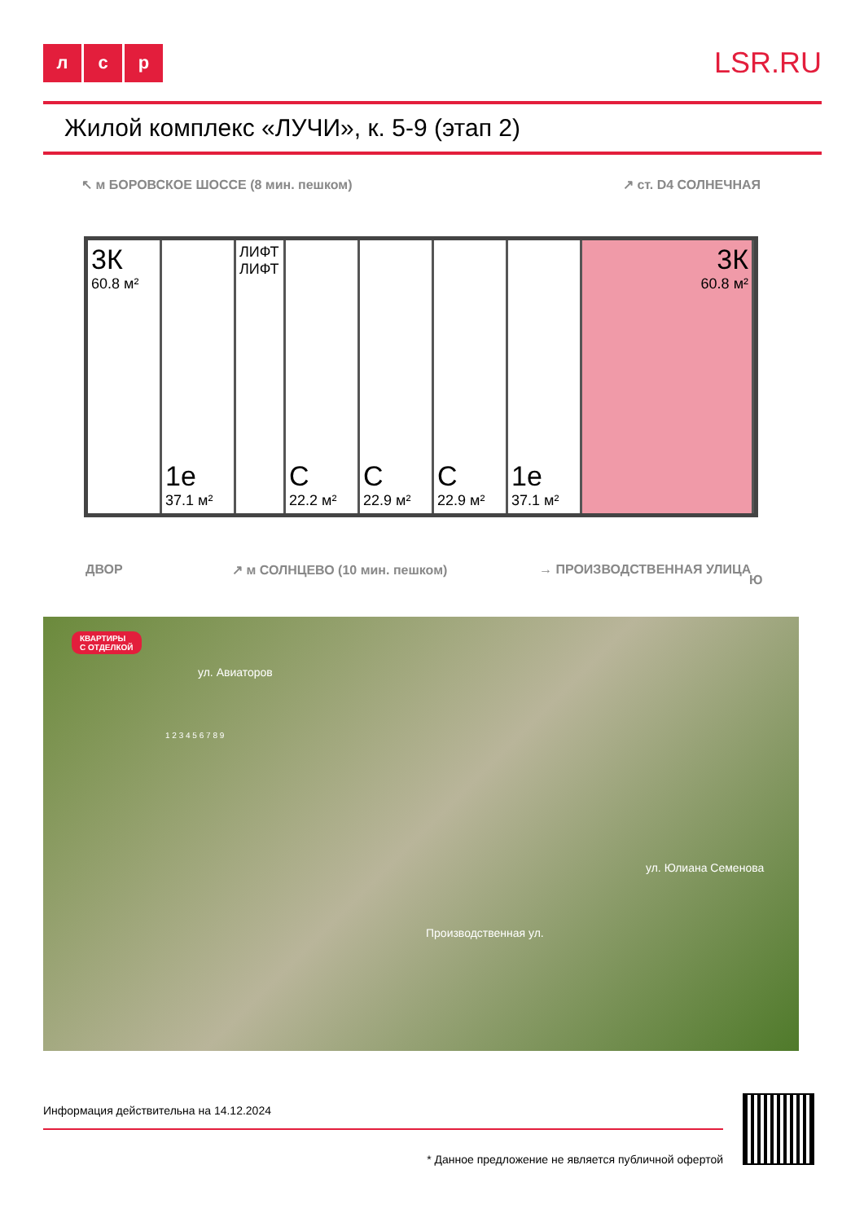лс р
LSR.RU
Жилой комплекс «ЛУЧИ», к. 5-9 (этап 2)
↖ м БОРОВСКОЕ ШОССЕ (8 мин. пешком)
↗ ст. D4 СОЛНЕЧНАЯ
3К
60.8 м²
1е
37.1 м²
ЛИФТ ЛИФТ
С
22.2 м²
С
22.9 м²
С
22.9 м²
1е
37.1 м²
3К
60.8 м²
ДВОР ↗ м СОЛНЦЕВО (10 мин. пешком) → ПРОИЗВОДСТВЕННАЯ УЛИЦА
Ю
КВАРТИРЫ
С ОТДЕЛКОЙ
ул. Авиаторов
Производственная ул.
ул. Юлиана Семенова
1 2 3 4 5 6 7 8 9
Информация действительна на 14.12.2024
* Данное предложение не является публичной офертой